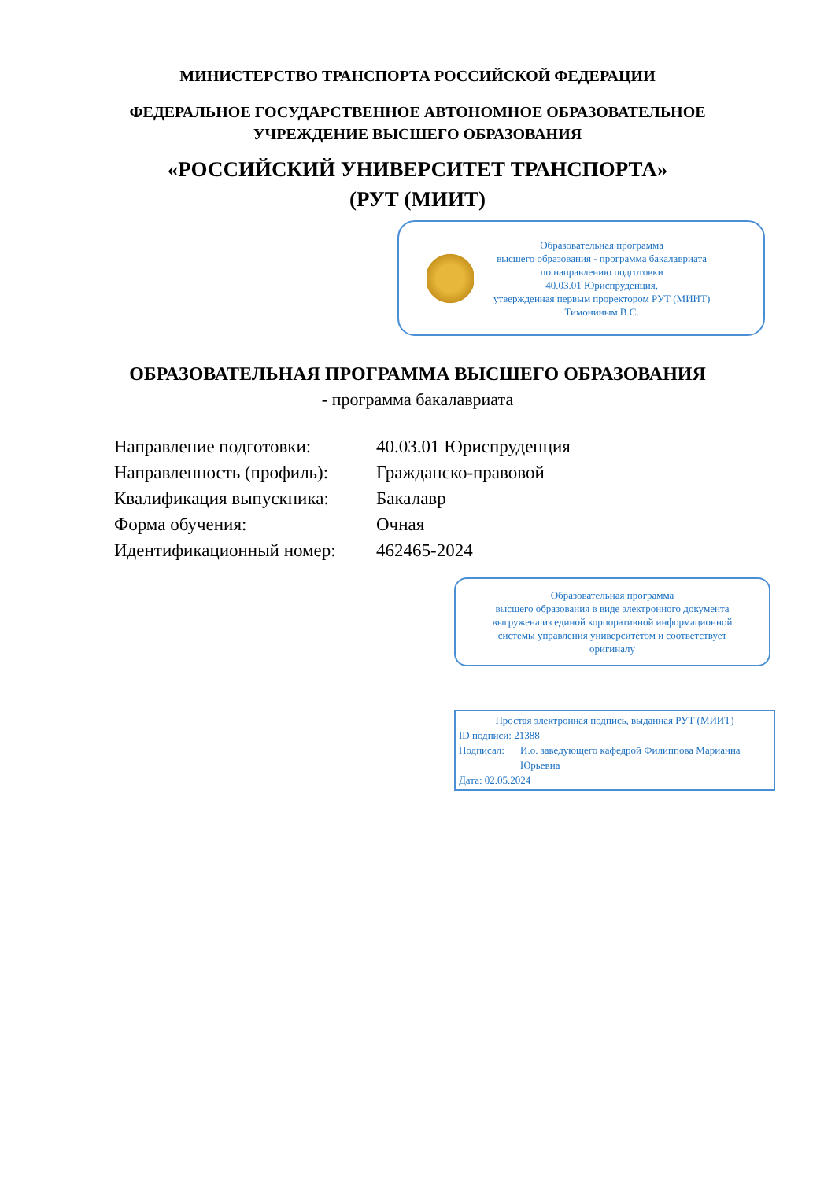МИНИСТЕРСТВО ТРАНСПОРТА РОССИЙСКОЙ ФЕДЕРАЦИИ
ФЕДЕРАЛЬНОЕ ГОСУДАРСТВЕННОЕ АВТОНОМНОЕ ОБРАЗОВАТЕЛЬНОЕ
УЧРЕЖДЕНИЕ ВЫСШЕГО ОБРАЗОВАНИЯ
«РОССИЙСКИЙ УНИВЕРСИТЕТ ТРАНСПОРТА»
(РУТ (МИИТ)
Образовательная программа
высшего образования - программа бакалавриата
по направлению подготовки
40.03.01 Юриспруденция,
утвержденная первым проректором РУТ (МИИТ)
Тимониным В.С.
ОБРАЗОВАТЕЛЬНАЯ ПРОГРАММА ВЫСШЕГО ОБРАЗОВАНИЯ
- программа бакалавриата
| Направление подготовки: | 40.03.01 Юриспруденция |
| Направленность (профиль): | Гражданско-правовой |
| Квалификация выпускника: | Бакалавр |
| Форма обучения: | Очная |
| Идентификационный номер: | 462465-2024 |
Образовательная программа
высшего образования в виде электронного документа
выгружена из единой корпоративной информационной
системы управления университетом и соответствует
оригиналу
Простая электронная подпись, выданная РУТ (МИИТ)
ID подписи: 21388
Подписал: И.о. заведующего кафедрой Филиппова Марианна Юрьевна
Дата: 02.05.2024